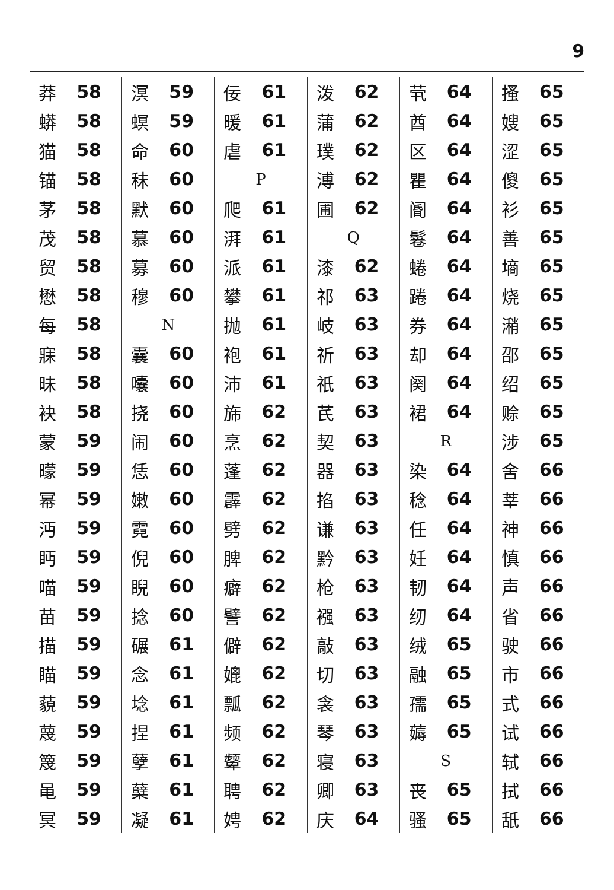9
莽 58
蟒 58
猫 58
锚 58
茅 58
茂 58
贸 58
懋 58
每 58
寐 58
昧 58
袂 58
蒙 59
曚 59
幂 59
沔 59
眄 59
喵 59
苗 59
描 59
瞄 59
藐 59
蔑 59
篾 59
黾 59
冥 59
溟 59
螟 59
命 60
秣 60
默 60
慕 60
募 60
穆 60
N
囊 60
囔 60
挠 60
闹 60
恁 60
嫩 60
霓 60
倪 60
睨 60
捻 60
碾 61
念 61
埝 61
捏 61
孽 61
蘖 61
凝 61
佞 61
暖 61
虐 61
P
爬 61
湃 61
派 61
攀 61
抛 61
袍 61
沛 61
旆 62
烹 62
蓬 62
霹 62
劈 62
脾 62
癖 62
譬 62
僻 62
媲 62
瓢 62
频 62
颦 62
聘 62
娉 62
泼 62
蒲 62
璞 62
溥 62
圃 62
Q
漆 62
祁 63
岐 63
祈 63
祇 63
芪 63
契 63
器 63
掐 63
谦 63
黔 63
枪 63
襁 63
敲 63
切 63
衾 63
琴 63
寝 63
卿 63
庆 64
茕 64
酋 64
区 64
瞿 64
阍 64
鬈 64
蜷 64
踡 64
券 64
却 64
阕 64
裙 64
R
染 64
稔 64
任 64
妊 64
韧 64
纫 64
绒 65
融 65
孺 65
薅 65
S
丧 65
骚 65
搔 65
嫂 65
涩 65
傻 65
衫 65
善 65
墒 65
烧 65
潲 65
邵 65
绍 65
赊 65
涉 65
舍 66
莘 66
神 66
慎 66
声 66
省 66
驶 66
市 66
式 66
试 66
轼 66
拭 66
舐 66